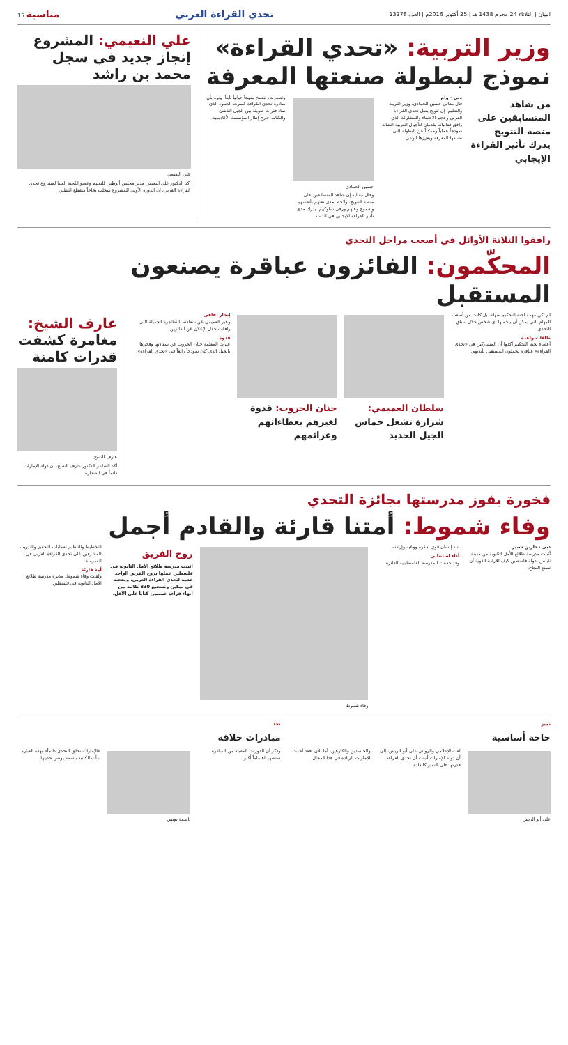البيان | الثلاثاء 24 محرم 1438 هـ | 25 أكتوبر 2016م | العدد 13278 تحدي القراءة العربي مناسبة 15
وزير التربية: «تحدي القراءة» نموذج لبطولة صنعتها المعرفة
من شاهد المتسابقين على منصة التتويج يدرك تأثير القراءة الإيجابي
دبي - وام
قال معالي حسين الحمادي، وزير التربية والتعليم، إن تتويج بطل تحدي القراءة العربي وحجم الاحتفاء والمشاركة الذي رافق فعالياته يقدمان للأجيال العربية الشابة نموذجاً عملياً وممكناً عن البطولة التي تصنعها المعرفة ويعززها الوعي.
حسين الحمادي
وقال معاليه إن شاهد المتسابقين على منصة التتويج، ولاحظ مدى ثقتهم بأنفسهم وشموخ وعيهم ورقي سلوكهم، يدرك مدى تأثير القراءة الإيجابي في الذات.
وتطورت، لتصبح منهجاً حياتياً ثابتاً. ونوه بأن مبادرة تحدي القراءة كسرت الجمود الذي ساد فترات طويلة بين الجيل الناشئ والكتاب خارج إطار المؤسسة الأكاديمية.
علي النعيمي: المشروع إنجاز جديد في سجل محمد بن راشد
علي النعيمي
أكد الدكتور علي النعيمي مدير مجلس أبوظبي للتعليم وعضو اللجنة العليا لمشروع تحدي القراءة العربي، أن الدورة الأولى للمشروع سجلت نجاحاً منقطع النظير.
رافقوا الثلاثة الأوائل في أصعب مراحل التحدي
المحكّمون: الفائزون عباقرة يصنعون المستقبل
لم تكن مهمة لجنة التحكيم سهلة، بل كانت من أصعب المهام التي يمكن أن يتحملها أي شخص خلال سباق التحدي.
طاقات واعدة
أعضاء لجنة التحكيم أكدوا أن المشاركين في «تحدي القراءة» عباقرة يحملون المستقبل بأيديهم.
سلطان العميمي: شرارة تشعل حماس الجيل الجديد
حنان الحروب: قدوة لغيرهم بعطاءاتهم وعزائمهم
إنجاز ثقافي
وعبر العميمي عن سعادته بالتظاهرة الجميلة التي رافقت حفل الإعلان عن الفائزين.
قدوة
عبرت المعلمة حنان الحروب عن سعادتها وفخرها بالجيل الذي كان نموذجاً رائعاً في «تحدي القراءة».
عارف الشيخ: مغامرة كشفت قدرات كامنة
عارف الشيخ
أكد الشاعر الدكتور عارف الشيخ، أن دولة الإمارات دائماً في الصدارة.
فخورة بفوز مدرستها بجائزة التحدي
وفاء شموط: أمتنا قارئة والقادم أجمل
دبي - دارين شبير
أثبتت مدرسة طلائع الأمل الثانوية من مدينة نابلس بدولة فلسطين كيف للإرادة القوية أن تصنع النجاح.
بناء إنسان قوي بفكره ووعيه وإرادته.
أداء استثنائي
وقد حققت المدرسة الفلسطينية الفائزة
وفاء شموط
روح الفريق
أثبتت مدرسة طلائع الأمل الثانوية في فلسطين عملها بروح الفريق الواحد خدمة لتحدي القراءة العربي، ونجحت في تمكين وتشجيع 830 طالبة من إنهاء قراءة خمسين كتاباً على الأقل.
التخطيط والتنظيم لعمليات التحفيز والتدريب للمشرفين على تحدي القراءة العربي في المدرسة.
أمة قارئة
ولفتت وفاء شموط، مديرة مدرسة طلائع الأمل الثانوية في فلسطين.
تميز
حاجة أساسية
علي أبو الريش لفت الإعلامي والروائي علي أبو الريش، إلى أن دولة الإمارات أثبتت أن تحدي القراءة قدرتها على التميز كالعادة.
والحاسدين والكارهين، أما الآن، فقد أخذت الإمارات الريادة في هذا المجال.
تحد
مبادرات خلاقة
وذكر أن الدورات المقبلة من المبادرة ستشهد اهتماماً أكبر.
باسمة يونس «الإمارات تخلق التحدي دائماً» بهذه العبارة بدأت الكاتبة باسمة يونس حديثها.